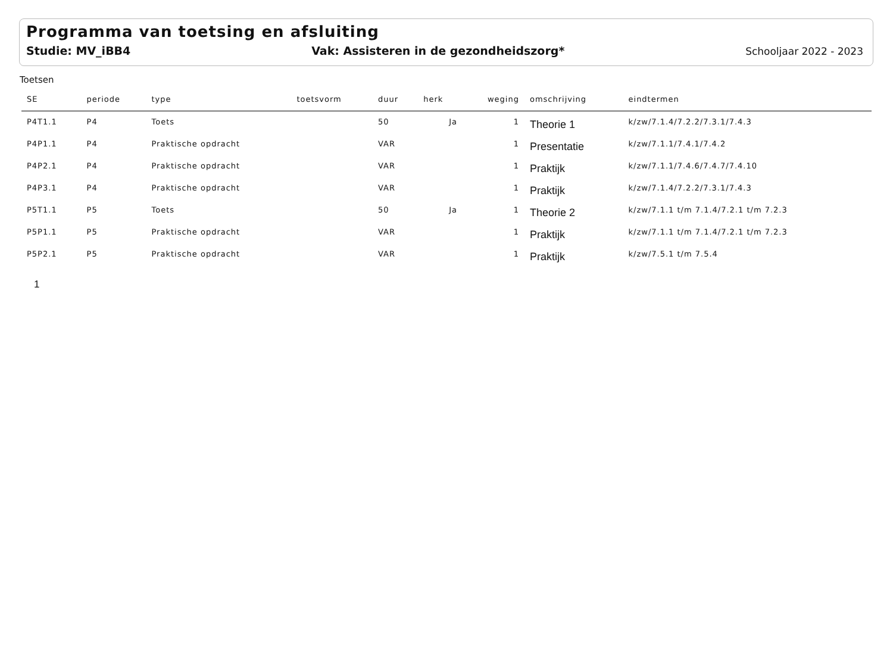Programma van toetsing en afsluiting
Studie: MV_iBB4 Vak: Assisteren in de gezondheidszorg* Schooljaar 2022 - 2023
Toetsen
| SE | periode | type | toetsvorm | duur | herk | weging | omschrijving | eindtermen |
| --- | --- | --- | --- | --- | --- | --- | --- | --- |
| P4T1.1 | P4 | Toets | | 50 | Ja | 1 | Theorie 1 | k/zw/7.1.4/7.2.2/7.3.1/7.4.3 |
| P4P1.1 | P4 | Praktische opdracht | | VAR | | 1 | Presentatie | k/zw/7.1.1/7.4.1/7.4.2 |
| P4P2.1 | P4 | Praktische opdracht | | VAR | | 1 | Praktijk | k/zw/7.1.1/7.4.6/7.4.7/7.4.10 |
| P4P3.1 | P4 | Praktische opdracht | | VAR | | 1 | Praktijk | k/zw/7.1.4/7.2.2/7.3.1/7.4.3 |
| P5T1.1 | P5 | Toets | | 50 | Ja | 1 | Theorie 2 | k/zw/7.1.1 t/m 7.1.4/7.2.1 t/m 7.2.3 |
| P5P1.1 | P5 | Praktische opdracht | | VAR | | 1 | Praktijk | k/zw/7.1.1 t/m 7.1.4/7.2.1 t/m 7.2.3 |
| P5P2.1 | P5 | Praktische opdracht | | VAR | | 1 | Praktijk | k/zw/7.5.1 t/m 7.5.4 |
1